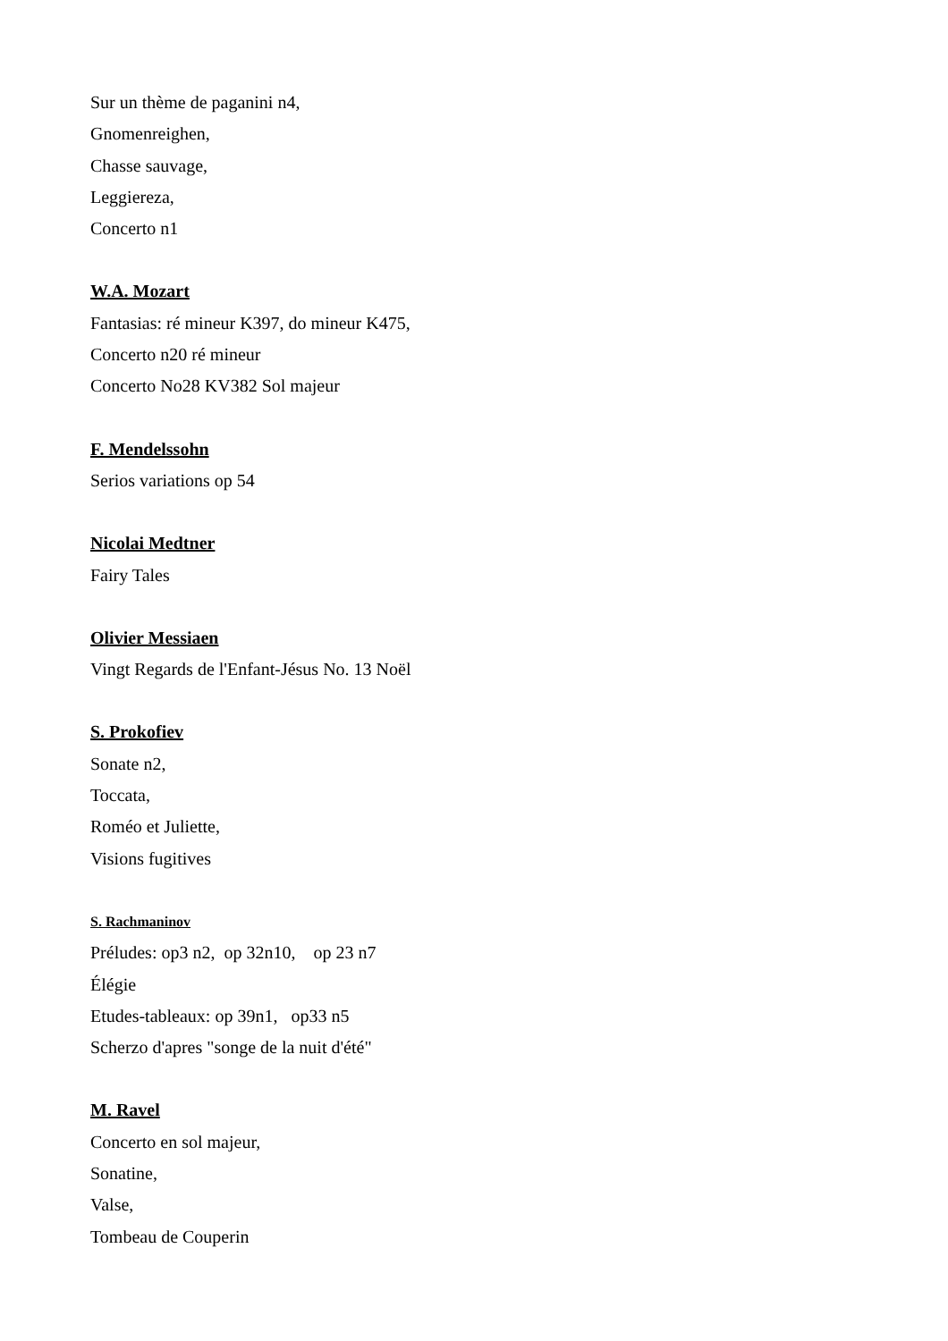Sur un thème de paganini n4,
Gnomenreighen,
Chasse sauvage,
Leggiereza,
Concerto n1
W.A. Mozart
Fantasias: ré mineur K397, do mineur K475,
Concerto n20 ré mineur
Concerto No28 KV382 Sol majeur
F. Mendelssohn
Serios variations op 54
Nicolai Medtner
Fairy Tales
Olivier Messiaen
Vingt Regards de l'Enfant-Jésus No. 13 Noël
S. Prokofiev
Sonate n2,
Toccata,
Roméo et Juliette,
Visions fugitives
S. Rachmaninov
Préludes: op3 n2, op 32n10, op 23 n7
Élégie
Etudes-tableaux: op 39n1, op33 n5
Scherzo d'apres "songe de la nuit d'été"
M. Ravel
Concerto en sol majeur,
Sonatine,
Valse,
Tombeau de Couperin